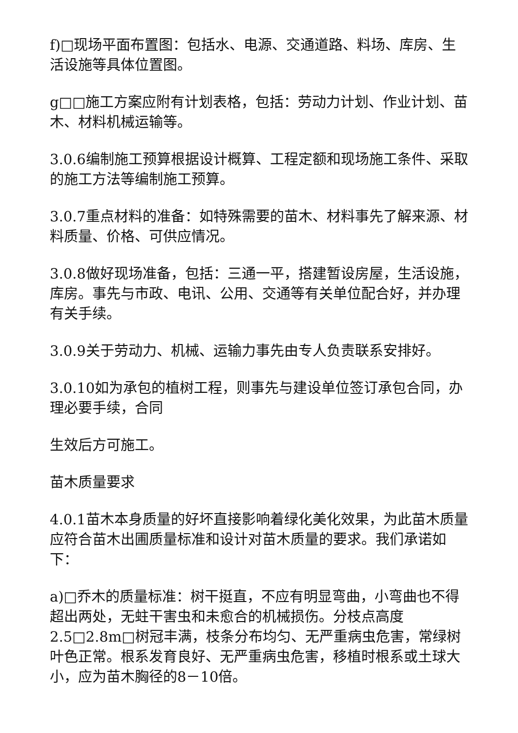f)□现场平面布置图：包括水、电源、交通道路、料场、库房、生活设施等具体位置图。
g□□施工方案应附有计划表格，包括：劳动力计划、作业计划、苗木、材料机械运输等。
3.0.6编制施工预算根据设计概算、工程定额和现场施工条件、采取的施工方法等编制施工预算。
3.0.7重点材料的准备：如特殊需要的苗木、材料事先了解来源、材料质量、价格、可供应情况。
3.0.8做好现场准备，包括：三通一平，搭建暂设房屋，生活设施，库房。事先与市政、电讯、公用、交通等有关单位配合好，并办理有关手续。
3.0.9关于劳动力、机械、运输力事先由专人负责联系安排好。
3.0.10如为承包的植树工程，则事先与建设单位签订承包合同，办理必要手续，合同
生效后方可施工。
苗木质量要求
4.0.1苗木本身质量的好坏直接影响着绿化美化效果，为此苗木质量应符合苗木出圃质量标准和设计对苗木质量的要求。我们承诺如下：
a)□乔木的质量标准：树干挺直，不应有明显弯曲，小弯曲也不得超出两处，无蛀干害虫和未愈合的机械损伤。分枝点高度2.5□2.8m□树冠丰满，枝条分布均匀、无严重病虫危害，常绿树叶色正常。根系发育良好、无严重病虫危害，移植时根系或土球大小，应为苗木胸径的8－10倍。